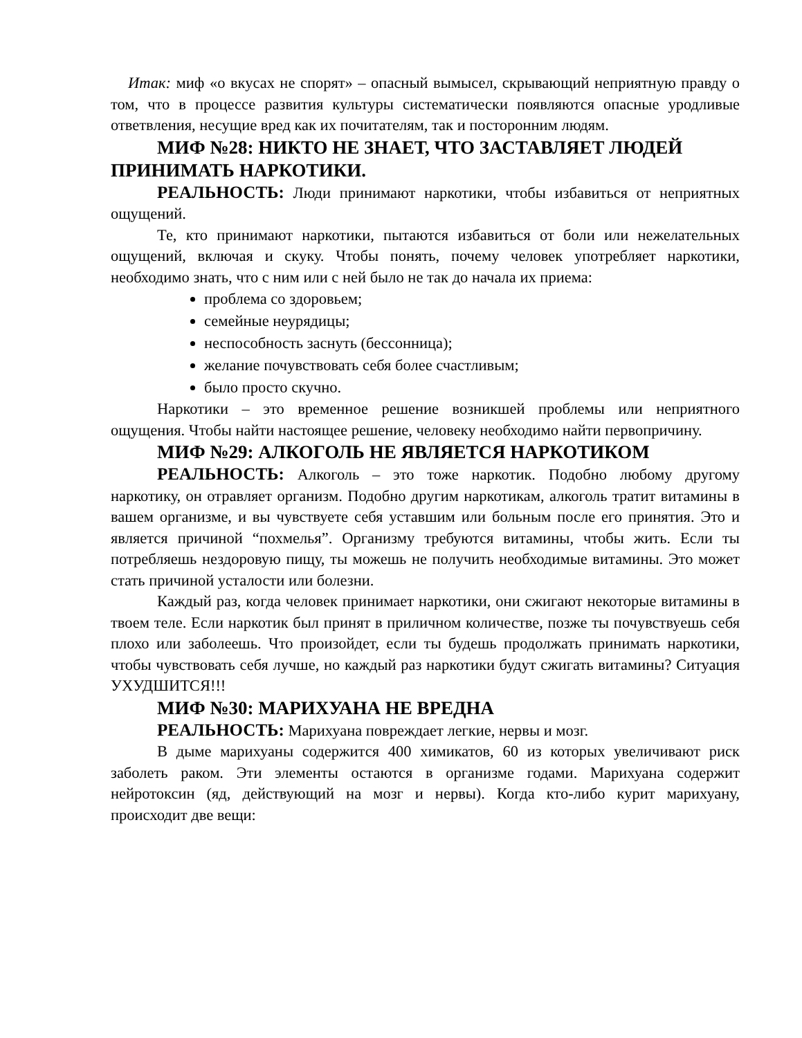Итак: миф «о вкусах не спорят» – опасный вымысел, скрывающий неприятную правду о том, что в процессе развития культуры систематически появляются опасные уродливые ответвления, несущие вред как их почитателям, так и посторонним людям.
МИФ №28: НИКТО НЕ ЗНАЕТ, ЧТО ЗАСТАВЛЯЕТ ЛЮДЕЙ ПРИНИМАТЬ НАРКОТИКИ.
РЕАЛЬНОСТЬ: Люди принимают наркотики, чтобы избавиться от неприятных ощущений.
Те, кто принимают наркотики, пытаются избавиться от боли или нежелательных ощущений, включая и скуку. Чтобы понять, почему человек употребляет наркотики, необходимо знать, что с ним или с ней было не так до начала их приема:
проблема со здоровьем;
семейные неурядицы;
неспособность заснуть (бессонница);
желание почувствовать себя более счастливым;
было просто скучно.
Наркотики – это временное решение возникшей проблемы или неприятного ощущения. Чтобы найти настоящее решение, человеку необходимо найти первопричину.
МИФ №29: АЛКОГОЛЬ НЕ ЯВЛЯЕТСЯ НАРКОТИКОМ
РЕАЛЬНОСТЬ: Алкоголь – это тоже наркотик. Подобно любому другому наркотику, он отравляет организм. Подобно другим наркотикам, алкоголь тратит витамины в вашем организме, и вы чувствуете себя уставшим или больным после его принятия. Это и является причиной “похмелья”. Организму требуются витамины, чтобы жить. Если ты потребляешь нездоровую пищу, ты можешь не получить необходимые витамины. Это может стать причиной усталости или болезни.
Каждый раз, когда человек принимает наркотики, они сжигают некоторые витамины в твоем теле. Если наркотик был принят в приличном количестве, позже ты почувствуешь себя плохо или заболеешь. Что произойдет, если ты будешь продолжать принимать наркотики, чтобы чувствовать себя лучше, но каждый раз наркотики будут сжигать витамины? Ситуация УХУДШИТСЯ!!!
МИФ №30: МАРИХУАНА НЕ ВРЕДНА
РЕАЛЬНОСТЬ: Марихуана повреждает легкие, нервы и мозг.
В дыме марихуаны содержится 400 химикатов, 60 из которых увеличивают риск заболеть раком. Эти элементы остаются в организме годами. Марихуана содержит нейротоксин (яд, действующий на мозг и нервы). Когда кто-либо курит марихуану, происходит две вещи: